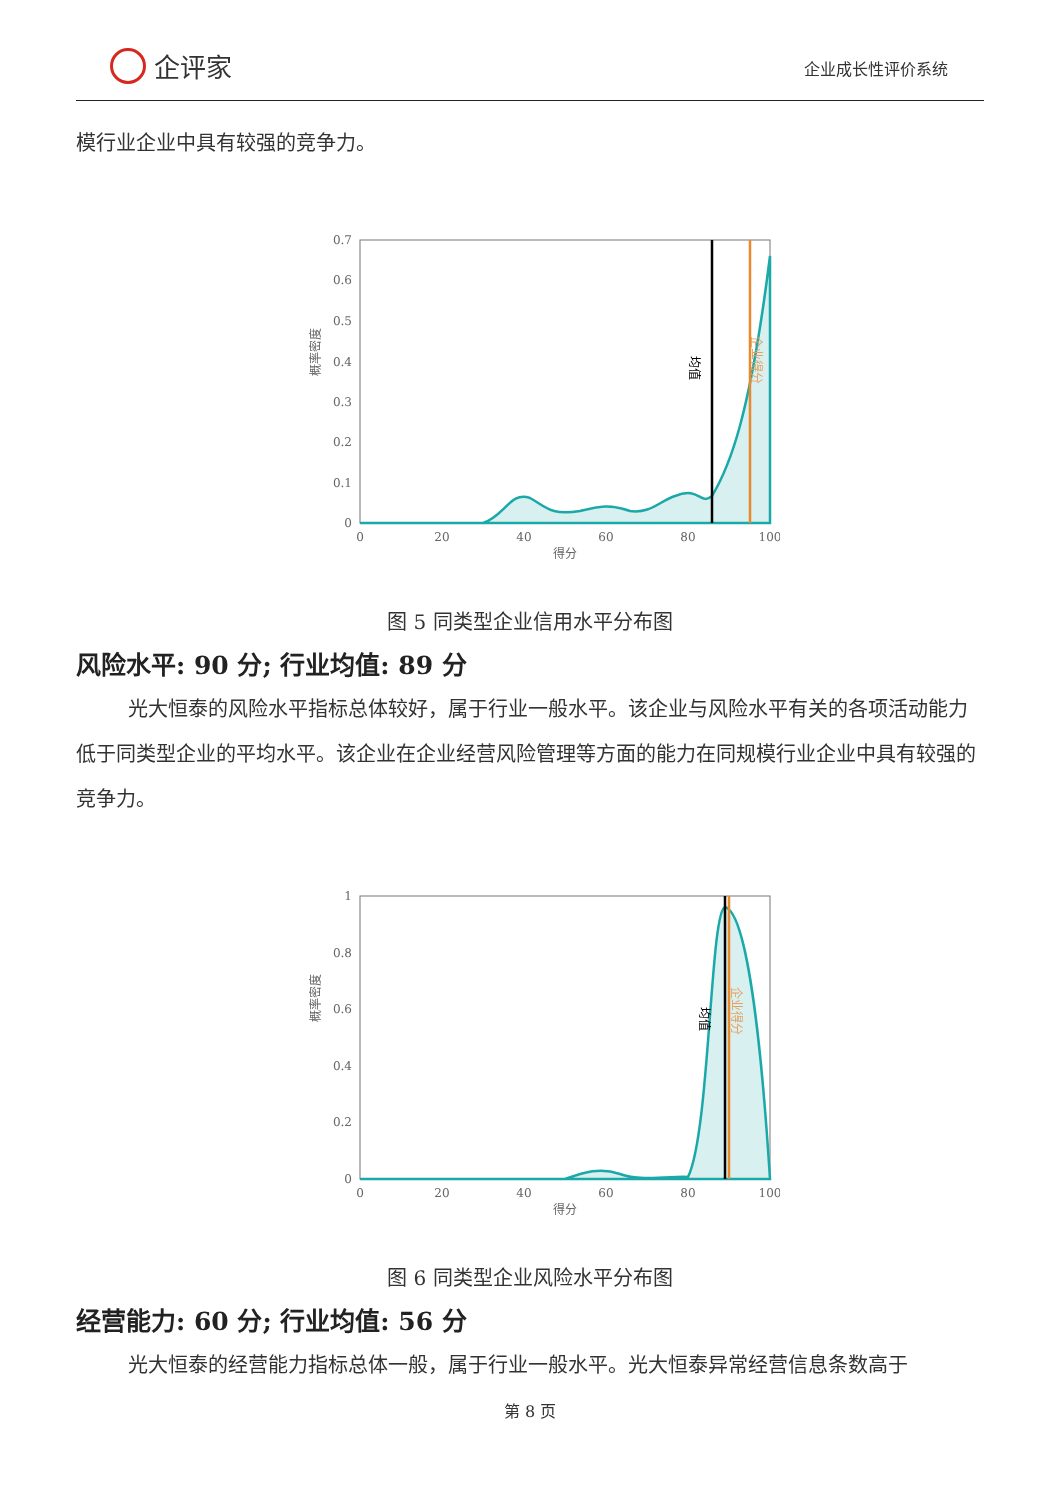企评家
企业成长性评价系统
模行业企业中具有较强的竞争力。
0.7
0.6
0.5
0.4
0.3
0.2
0.1
0
0
20
40
60
80
100
得分
概率密度
均值
企业得分
图 5 同类型企业信用水平分布图
风险水平: 90 分; 行业均值: 89 分
光大恒泰的风险水平指标总体较好，属于行业一般水平。该企业与风险水平有关的各项活动能力低于同类型企业的平均水平。该企业在企业经营风险管理等方面的能力在同规模行业企业中具有较强的竞争力。
1
0.8
0.6
0.4
0.2
0
0
20
40
60
80
100
得分
概率密度
均值
企业得分
图 6 同类型企业风险水平分布图
经营能力: 60 分; 行业均值: 56 分
光大恒泰的经营能力指标总体一般，属于行业一般水平。光大恒泰异常经营信息条数高于
第 8 页